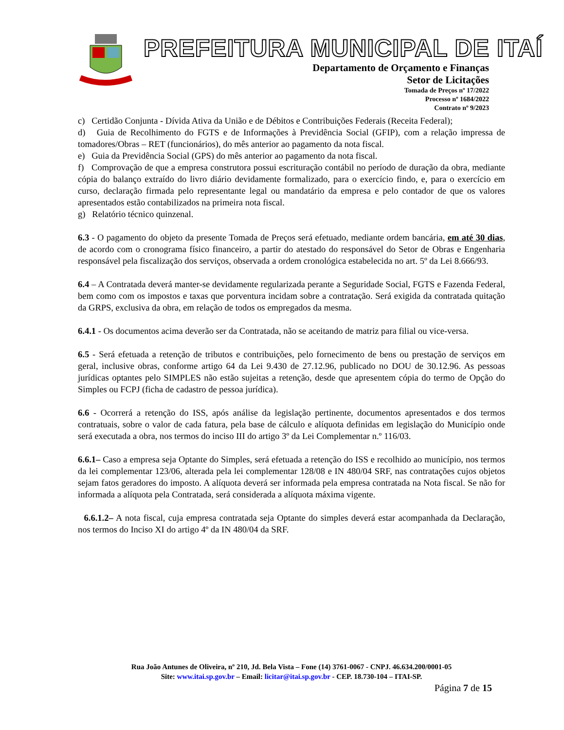PREFEITURA MUNICIPAL DE ITAÍ
Departamento de Orçamento e Finanças
Setor de Licitações
Tomada de Preços nº 17/2022
Processo nº 1684/2022
Contrato nº 9/2023
c) Certidão Conjunta - Dívida Ativa da União e de Débitos e Contribuições Federais (Receita Federal);
d) Guia de Recolhimento do FGTS e de Informações à Previdência Social (GFIP), com a relação impressa de tomadores/Obras – RET (funcionários), do mês anterior ao pagamento da nota fiscal.
e) Guia da Previdência Social (GPS) do mês anterior ao pagamento da nota fiscal.
f) Comprovação de que a empresa construtora possui escrituração contábil no período de duração da obra, mediante cópia do balanço extraído do livro diário devidamente formalizado, para o exercício findo, e, para o exercício em curso, declaração firmada pelo representante legal ou mandatário da empresa e pelo contador de que os valores apresentados estão contabilizados na primeira nota fiscal.
g) Relatório técnico quinzenal.
6.3 - O pagamento do objeto da presente Tomada de Preços será efetuado, mediante ordem bancária, em até 30 dias, de acordo com o cronograma físico financeiro, a partir do atestado do responsável do Setor de Obras e Engenharia responsável pela fiscalização dos serviços, observada a ordem cronológica estabelecida no art. 5º da Lei 8.666/93.
6.4 – A Contratada deverá manter-se devidamente regularizada perante a Seguridade Social, FGTS e Fazenda Federal, bem como com os impostos e taxas que porventura incidam sobre a contratação. Será exigida da contratada quitação da GRPS, exclusiva da obra, em relação de todos os empregados da mesma.
6.4.1 - Os documentos acima deverão ser da Contratada, não se aceitando de matriz para filial ou vice-versa.
6.5 - Será efetuada a retenção de tributos e contribuições, pelo fornecimento de bens ou prestação de serviços em geral, inclusive obras, conforme artigo 64 da Lei 9.430 de 27.12.96, publicado no DOU de 30.12.96. As pessoas jurídicas optantes pelo SIMPLES não estão sujeitas a retenção, desde que apresentem cópia do termo de Opção do Simples ou FCPJ (ficha de cadastro de pessoa jurídica).
6.6 - Ocorrerá a retenção do ISS, após análise da legislação pertinente, documentos apresentados e dos termos contratuais, sobre o valor de cada fatura, pela base de cálculo e alíquota definidas em legislação do Município onde será executada a obra, nos termos do inciso III do artigo 3º da Lei Complementar n.º 116/03.
6.6.1– Caso a empresa seja Optante do Simples, será efetuada a retenção do ISS e recolhido ao município, nos termos da lei complementar 123/06, alterada pela lei complementar 128/08 e IN 480/04 SRF, nas contratações cujos objetos sejam fatos geradores do imposto. A alíquota deverá ser informada pela empresa contratada na Nota fiscal. Se não for informada a alíquota pela Contratada, será considerada a alíquota máxima vigente.
6.6.1.2– A nota fiscal, cuja empresa contratada seja Optante do simples deverá estar acompanhada da Declaração, nos termos do Inciso XI do artigo 4º da IN 480/04 da SRF.
Rua João Antunes de Oliveira, nº 210, Jd. Bela Vista – Fone (14) 3761-0067 - CNPJ. 46.634.200/0001-05
Site: www.itai.sp.gov.br – Email: licitar@itai.sp.gov.br - CEP. 18.730-104 – ITAI-SP.
Página 7 de 15